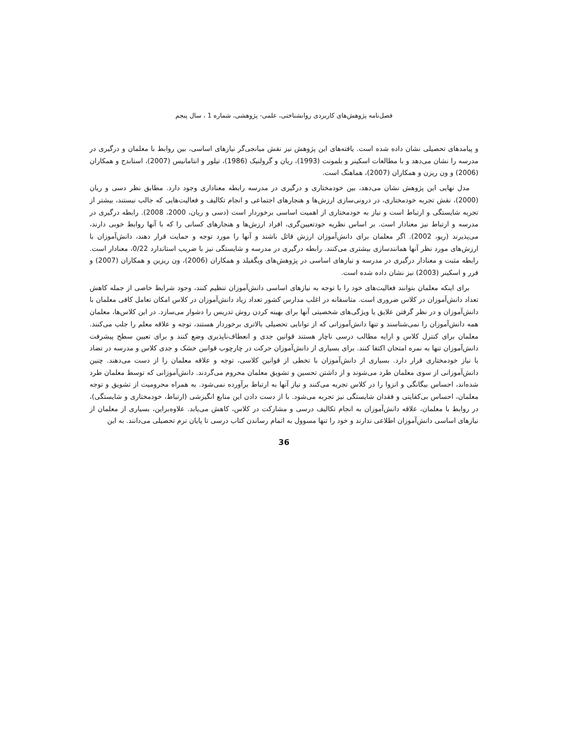فصل‌نامه پژوهش‌های کاربردی روانشناختی، علمی- پژوهشی، شماره 1 ، سال پنجم
و پیامدهای تحصیلی نشان داده شده است. یافته‌های این پژوهش نیز نقش میانجی‌گر نیازهای اساسی، بین روابط با معلمان و درگیری در مدرسه را نشان می‌دهد و با مطالعات اسکینر و بلمونت (1993)، ریان و گرولنیک (1986)، تیلور و انتامانیس (2007)، استاندج و همکاران (2006) و ون ریزن و همکاران (2007)، هماهنگ است.
مدل نهایی این پژوهش نشان می‌دهد، بین خودمختاری و درگیری در مدرسه رابطه معناداری وجود دارد. مطابق نظر دسی و ریان (2000)، نقش تجربه خودمختاری، در درونی‌سازی ارزش‌ها و هنجارهای اجتماعی و انجام تکالیف و فعالیت‌هایی که جالب نیستند، بیشتر از تجربه شایستگی و ارتباط است و نیاز به خودمختاری از اهمیت اساسی برخوردار است (دسی و ریان، 2000، 2008). رابطه درگیری در مدرسه و ارتباط نیز معنادار است. بر اساس نظریه خودتعیین‌گری، افراد ارزش‌ها و هنجارهای کسانی را که با آنها روابط خوبی دارند، می‌پذیرند (ریو، 2002). اگر معلمان برای دانش‌آموزان ارزش قائل باشند و آنها را مورد توجه و حمایت قرار دهند، دانش‌آموزان با ارزش‌های مورد نظر آنها همانندسازی بیشتری می‌کنند. رابطه درگیری در مدرسه و شایستگی نیز با ضریب استاندارد 0/22، معنادار است. رابطه مثبت و معنادار درگیری در مدرسه و نیازهای اساسی در پژوهش‌های ویگفیلد و همکاران (2006)، ون ریزین و همکاران (2007) و فرر و اسکینر (2003) نیز نشان داده شده است.
برای اینکه معلمان بتوانند فعالیت‌های خود را با توجه به نیازهای اساسی دانش‌آموزان تنظیم کنند، وجود شرایط خاصی از جمله کاهش تعداد دانش‌آموزان در کلاس ضروری است. متاسفانه در اغلب مدارس کشور تعداد زیاد دانش‌آموزان در کلاس امکان تعامل کافی معلمان با دانش‌آموزان و در نظر گرفتن علایق یا ویژگی‌های شخصیتی آنها برای بهینه کردن روش تدریس را دشوار می‌سازد. در این کلاس‌ها، معلمان همه دانش‌آموزان را نمی‌شناسند و تنها دانش‌آموزانی که از توانایی تحصیلی بالاتری برخوردار هستند، توجه و علاقه معلم را جلب می‌کنند. معلمان برای کنترل کلاس و ارایه مطالب درسی ناچار هستند قوانین جدی و انعطاف‌ناپذیری وضع کنند و برای تعیین سطح پیشرفت دانش‌آموزان تنها به نمره امتحان اکتفا کنند. برای بسیاری از دانش‌آموزان حرکت در چارچوب قوانین خشک و جدی کلاس و مدرسه در تضاد با نیاز خودمختاری قرار دارد. بسیاری از دانش‌آموزان با تخطی از قوانین کلاسی، توجه و علاقه معلمان را از دست می‌دهند. چنین دانش‌آموزانی از سوی معلمان طرد می‌شوند و از داشتن تحسین و تشویق معلمان محروم می‌گردند. دانش‌آموزانی که توسط معلمان طرد شده‌اند، احساس بیگانگی و انزوا را در کلاس تجربه می‌کنند و نیاز آنها به ارتباط برآورده نمی‌شود. به همراه محرومیت از تشویق و توجه معلمان، احساس بی‌کفایتی و فقدان شایستگی نیز تجربه می‌شود. با از دست دادن این منابع انگیزشی (ارتباط، خودمختاری و شایستگی)، در روابط با معلمان، علاقه دانش‌آموزان به انجام تکالیف درسی و مشارکت در کلاس، کاهش می‌یابد. علاوه‌براین، بسیاری از معلمان از نیازهای اساسی دانش‌آموزان اطلاعی ندارند و خود را تنها مسوول به اتمام رساندن کتاب درسی تا پایان ترم تحصیلی می‌دانند. به این
36